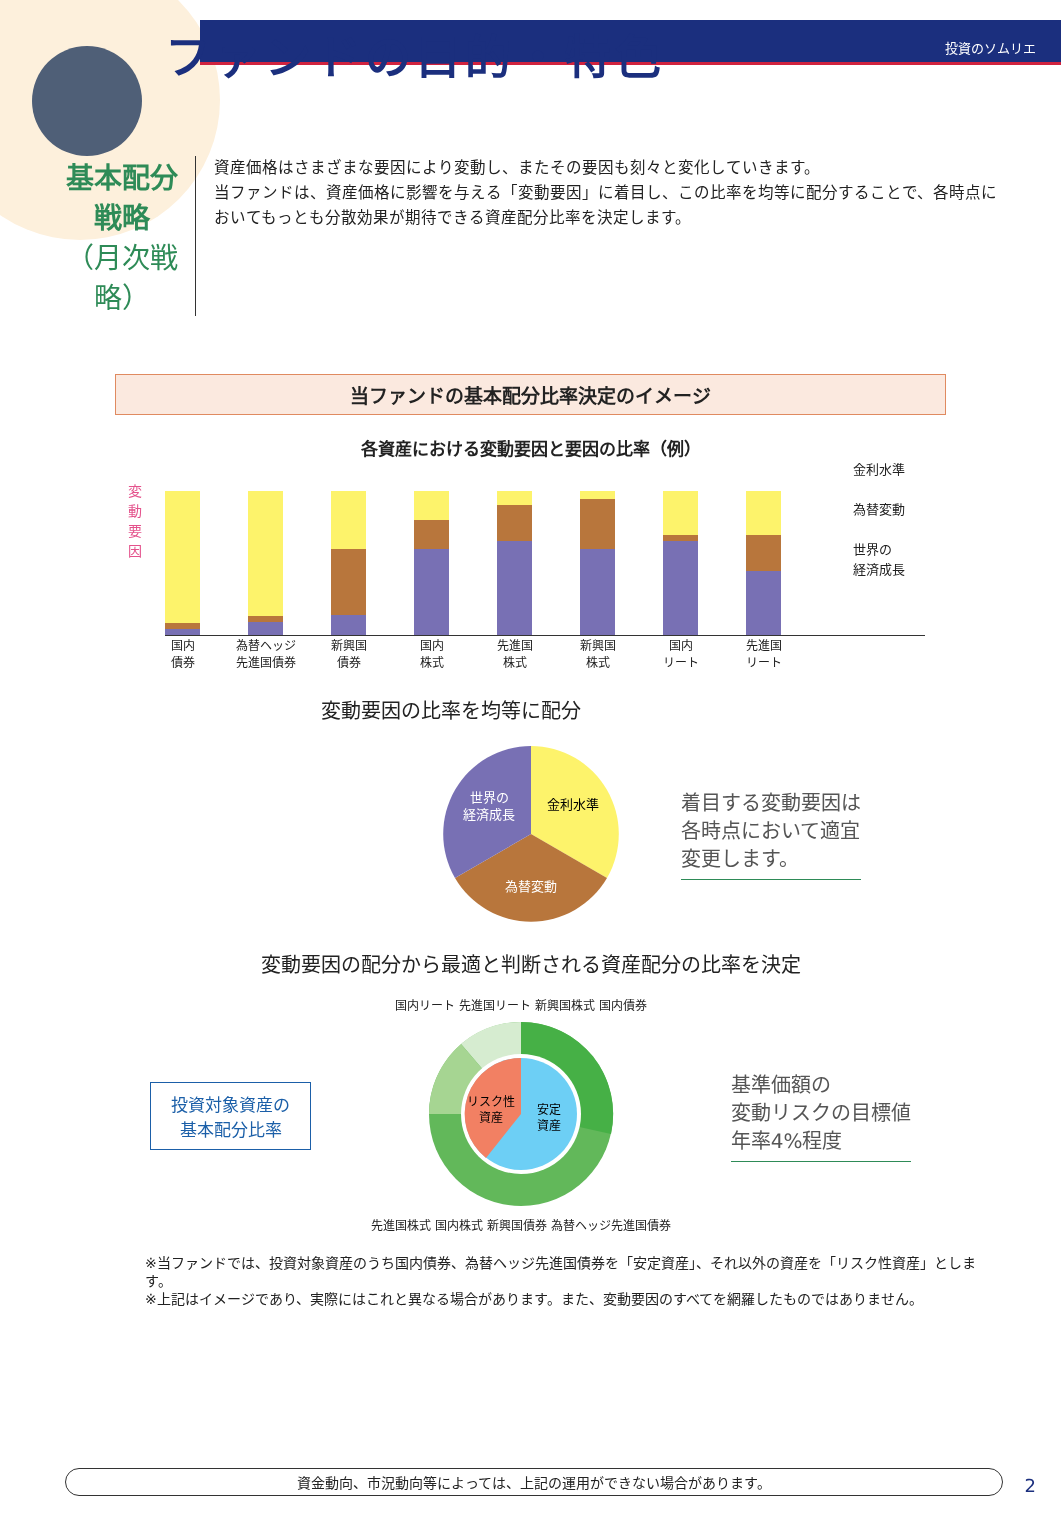投資のソムリエ
ファンドの目的・特色
基本配分戦略
（月次戦略）
資産価格はさまざまな要因により変動し、またその要因も刻々と変化していきます。
当ファンドは、資産価格に影響を与える「変動要因」に着目し、この比率を均等に配分することで、各時点においてもっとも分散効果が期待できる資産配分比率を決定します。
当ファンドの基本配分比率決定のイメージ
各資産における変動要因と要因の比率（例）
変動要因
金利水準
為替変動
世界の
経済成長
国内
債券
為替ヘッジ
先進国債券
新興国
債券
国内
株式
先進国
株式
新興国
株式
国内
リート
先進国
リート
変動要因の比率を均等に配分
金利水準
世界の
経済成長
為替変動
着目する変動要因は
各時点において適宜
変更します。
変動要因の配分から最適と判断される資産配分の比率を決定
投資対象資産の
基本配分比率
国内リート 先進国リート 新興国株式 国内債券
リスク性
資産
安定
資産
先進国株式 国内株式 新興国債券 為替ヘッジ先進国債券
基準価額の
変動リスクの目標値
年率4%程度
※当ファンドでは、投資対象資産のうち国内債券、為替ヘッジ先進国債券を「安定資産」、それ以外の資産を「リスク性資産」とします。
※上記はイメージであり、実際にはこれと異なる場合があります。また、変動要因のすべてを網羅したものではありません。
資金動向、市況動向等によっては、上記の運用ができない場合があります。 2